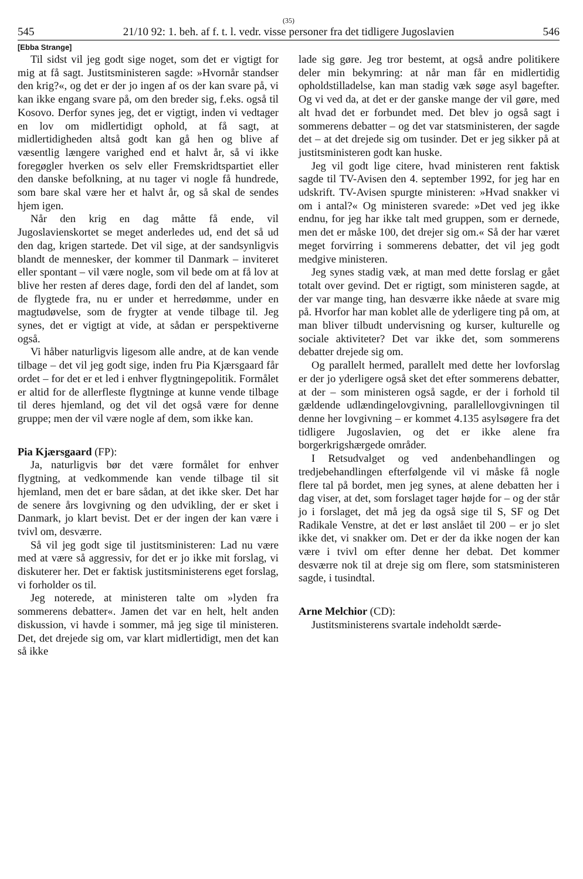(35)
545 21/10 92: 1. beh. af f. t. l. vedr. visse personer fra det tidligere Jugoslavien 546
[Ebba Strange]
Til sidst vil jeg godt sige noget, som det er vigtigt for mig at få sagt. Justitsministeren sagde: »Hvornår standser den krig?«, og det er der jo ingen af os der kan svare på, vi kan ikke engang svare på, om den breder sig, f.eks. også til Kosovo. Derfor synes jeg, det er vigtigt, inden vi vedtager en lov om midlertidigt ophold, at få sagt, at midlertidigheden altså godt kan gå hen og blive af væsentlig længere varighed end et halvt år, så vi ikke foregøgler hverken os selv eller Fremskridtspartiet eller den danske befolkning, at nu tager vi nogle få hundrede, som bare skal være her et halvt år, og så skal de sendes hjem igen.
Når den krig en dag måtte få ende, vil Jugoslavienskortet se meget anderledes ud, end det så ud den dag, krigen startede. Det vil sige, at der sandsynligvis blandt de mennesker, der kommer til Danmark – inviteret eller spontant – vil være nogle, som vil bede om at få lov at blive her resten af deres dage, fordi den del af landet, som de flygtede fra, nu er under et herredømme, under en magtudøvelse, som de frygter at vende tilbage til. Jeg synes, det er vigtigt at vide, at sådan er perspektiverne også.
Vi håber naturligvis ligesom alle andre, at de kan vende tilbage – det vil jeg godt sige, inden fru Pia Kjærsgaard får ordet – for det er et led i enhver flygtningepolitik. Formålet er altid for de allerfleste flygtninge at kunne vende tilbage til deres hjemland, og det vil det også være for denne gruppe; men der vil være nogle af dem, som ikke kan.
Pia Kjærsgaard (FP):
Ja, naturligvis bør det være formålet for enhver flygtning, at vedkommende kan vende tilbage til sit hjemland, men det er bare sådan, at det ikke sker. Det har de senere års lovgivning og den udvikling, der er sket i Danmark, jo klart bevist. Det er der ingen der kan være i tvivl om, desværre.
Så vil jeg godt sige til justitsministeren: Lad nu være med at være så aggressiv, for det er jo ikke mit forslag, vi diskuterer her. Det er faktisk justitsministerens eget forslag, vi forholder os til.
Jeg noterede, at ministeren talte om »lyden fra sommerens debatter«. Jamen det var en helt, helt anden diskussion, vi havde i sommer, må jeg sige til ministeren. Det, det drejede sig om, var klart midlertidigt, men det kan så ikke
lade sig gøre. Jeg tror bestemt, at også andre politikere deler min bekymring: at når man får en midlertidig opholdstilladelse, kan man stadig væk søge asyl bagefter. Og vi ved da, at det er der ganske mange der vil gøre, med alt hvad det er forbundet med. Det blev jo også sagt i sommerens debatter – og det var statsministeren, der sagde det – at det drejede sig om tusinder. Det er jeg sikker på at justitsministeren godt kan huske.
Jeg vil godt lige citere, hvad ministeren rent faktisk sagde til TV-Avisen den 4. september 1992, for jeg har en udskrift. TV-Avisen spurgte ministeren: »Hvad snakker vi om i antal?« Og ministeren svarede: »Det ved jeg ikke endnu, for jeg har ikke talt med gruppen, som er dernede, men det er måske 100, det drejer sig om.« Så der har været meget forvirring i sommerens debatter, det vil jeg godt medgive ministeren.
Jeg synes stadig væk, at man med dette forslag er gået totalt over gevind. Det er rigtigt, som ministeren sagde, at der var mange ting, han desværre ikke nåede at svare mig på. Hvorfor har man koblet alle de yderligere ting på om, at man bliver tilbudt undervisning og kurser, kulturelle og sociale aktiviteter? Det var ikke det, som sommerens debatter drejede sig om.
Og parallelt hermed, parallelt med dette her lovforslag er der jo yderligere også sket det efter sommerens debatter, at der – som ministeren også sagde, er der i forhold til gældende udlændingelovgivning, parallellovgivningen til denne her lovgivning – er kommet 4.135 asylsøgere fra det tidligere Jugoslavien, og det er ikke alene fra borgerkrigshærgede områder.
I Retsudvalget og ved andenbehandlingen og tredjebehandlingen efterfølgende vil vi måske få nogle flere tal på bordet, men jeg synes, at alene debatten her i dag viser, at det, som forslaget tager højde for – og der står jo i forslaget, det må jeg da også sige til S, SF og Det Radikale Venstre, at det er løst anslået til 200 – er jo slet ikke det, vi snakker om. Det er der da ikke nogen der kan være i tvivl om efter denne her debat. Det kommer desværre nok til at dreje sig om flere, som statsministeren sagde, i tusindtal.
Arne Melchior (CD):
Justitsministerens svartale indeholdt særde-